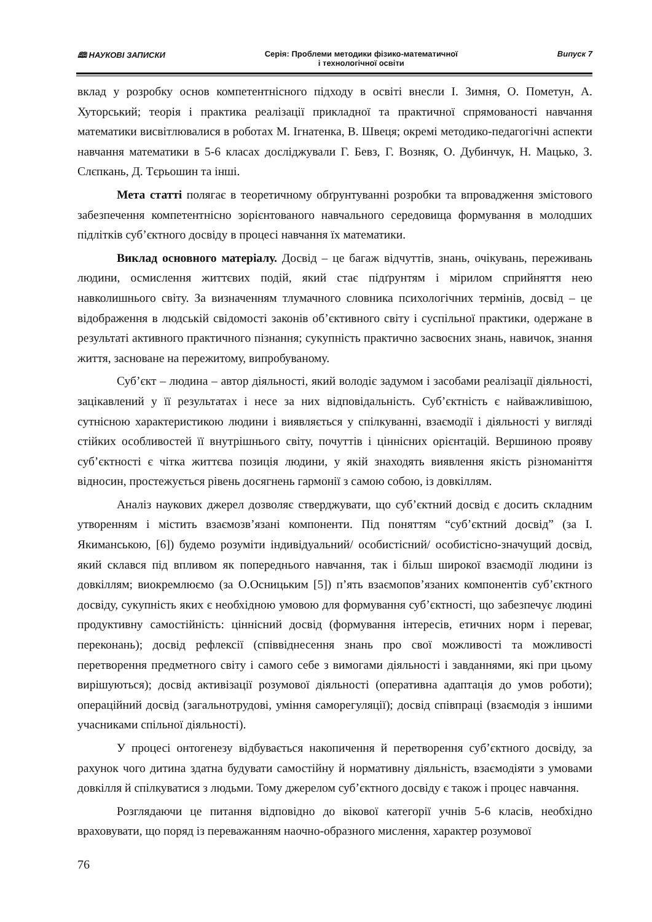🕮 НАУКОВІ ЗАПИСКИ Серія: Проблеми методики фізико-математичної
і технологічної освіти
Випуск 7
вклад у розробку основ компетентнісного підходу в освіті внесли І. Зимня, О. Пометун, А. Хуторський; теорія і практика реалізації прикладної та практичної спрямованості навчання математики висвітлювалися в роботах М. Ігнатенка, В. Швеця; окремі методико-педагогічні аспекти навчання математики в 5-6 класах досліджували Г. Бевз, Г. Возняк, О. Дубинчук, Н. Мацько, З. Слєпкань, Д. Тєрьошин та інші.
Мета статті полягає в теоретичному обґрунтуванні розробки та впровадження змістового забезпечення компетентнісно зорієнтованого навчального середовища формування в молодших підлітків суб’єктного досвіду в процесі навчання їх математики.
Виклад основного матеріалу. Досвід – це багаж відчуттів, знань, очікувань, переживань людини, осмислення життєвих подій, який стає підґрунтям і мірилом сприйняття нею навколишнього світу. За визначенням тлумачного словника психологічних термінів, досвід – це відображення в людській свідомості законів об’єктивного світу і суспільної практики, одержане в результаті активного практичного пізнання; сукупність практично засвоєних знань, навичок, знання життя, засноване на пережитому, випробуваному.
Суб’єкт – людина – автор діяльності, який володіє задумом і засобами реалізації діяльності, зацікавлений у її результатах і несе за них відповідальність. Суб’єктність є найважливішою, сутнісною характеристикою людини і виявляється у спілкуванні, взаємодії і діяльності у вигляді стійких особливостей її внутрішнього світу, почуттів і ціннісних орієнтацій. Вершиною прояву суб’єктності є чітка життєва позиція людини, у якій знаходять виявлення якість різноманіття відносин, простежується рівень досягнень гармонії з самою собою, із довкіллям.
Аналіз наукових джерел дозволяє стверджувати, що суб’єктний досвід є досить складним утворенням і містить взаємозв’язані компоненти. Під поняттям “суб’єктний досвід” (за І. Якиманською, [6]) будемо розуміти індивідуальний/ особистісний/ особистісно-значущий досвід, який склався під впливом як попереднього навчання, так і більш широкої взаємодії людини із довкіллям; виокремлюємо (за О.Осницьким [5]) п’ять взаємопов’язаних компонентів суб’єктного досвіду, сукупність яких є необхідною умовою для формування суб’єктності, що забезпечує людині продуктивну самостійність: ціннісний досвід (формування інтересів, етичних норм і переваг, переконань); досвід рефлексії (співвіднесення знань про свої можливості та можливості перетворення предметного світу і самого себе з вимогами діяльності і завданнями, які при цьому вирішуються); досвід активізації розумової діяльності (оперативна адаптація до умов роботи); операційний досвід (загальнотрудові, уміння саморегуляції); досвід співпраці (взаємодія з іншими учасниками спільної діяльності).
У процесі онтогенезу відбувається накопичення й перетворення суб’єктного досвіду, за рахунок чого дитина здатна будувати самостійну й нормативну діяльність, взаємодіяти з умовами довкілля й спілкуватися з людьми. Тому джерелом суб’єктного досвіду є також і процес навчання.
Розглядаючи це питання відповідно до вікової категорії учнів 5-6 класів, необхідно враховувати, що поряд із переважанням наочно-образного мислення, характер розумової
76